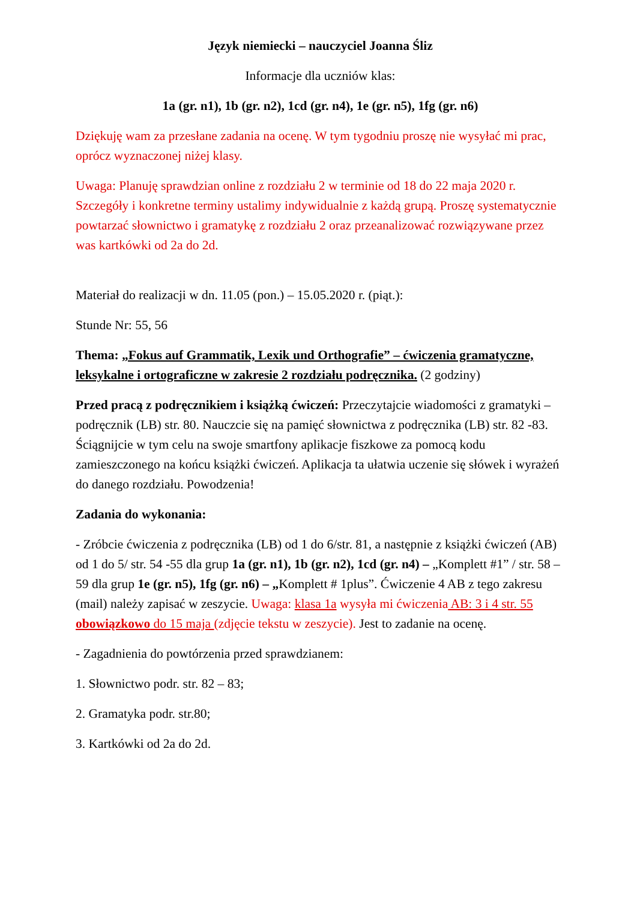Język niemiecki – nauczyciel Joanna Śliz
Informacje dla uczniów klas:
1a (gr. n1), 1b (gr. n2), 1cd (gr. n4), 1e (gr. n5), 1fg (gr. n6)
Dziękuję wam za przesłane zadania na ocenę. W tym tygodniu proszę nie wysyłać mi prac, oprócz wyznaczonej niżej klasy.
Uwaga: Planuję sprawdzian online z rozdziału 2 w terminie od 18 do 22 maja 2020 r. Szczegóły i konkretne terminy ustalimy indywidualnie z każdą grupą. Proszę systematycznie powtarzać słownictwo i gramatykę z rozdziału 2 oraz przeanalizować rozwiązywane przez was kartkówki od 2a do 2d.
Materiał do realizacji w dn. 11.05 (pon.) – 15.05.2020 r. (piąt.):
Stunde Nr: 55, 56
Thema: „Fokus auf Grammatik, Lexik und Orthografie” – ćwiczenia gramatyczne, leksykalne i ortograficzne w zakresie 2 rozdziału podręcznika. (2 godziny)
Przed pracą z podręcznikiem i książką ćwiczeń: Przeczytajcie wiadomości z gramatyki – podręcznik (LB) str. 80. Nauczcie się na pamięć słownictwa z podręcznika (LB) str. 82 -83. Ściągnijcie w tym celu na swoje smartfony aplikacje fiszkowe za pomocą kodu zamieszczonego na końcu książki ćwiczeń. Aplikacja ta ułatwia uczenie się słówek i wyrażeń do danego rozdziału. Powodzenia!
Zadania do wykonania:
- Zróbcie ćwiczenia z podręcznika (LB) od 1 do 6/str. 81, a następnie z książki ćwiczeń (AB) od 1 do 5/ str. 54 -55 dla grup 1a (gr. n1), 1b (gr. n2), 1cd (gr. n4) – „Komplett #1” / str. 58 – 59 dla grup 1e (gr. n5), 1fg (gr. n6) – „Komplett # 1plus”. Ćwiczenie 4 AB z tego zakresu (mail) należy zapisać w zeszycie. Uwaga: klasa 1a wysyła mi ćwiczenia AB: 3 i 4 str. 55 obowiązkowo do 15 maja (zdjęcie tekstu w zeszycie). Jest to zadanie na ocenę.
- Zagadnienia do powtórzenia przed sprawdzianem:
1. Słownictwo podr. str. 82 – 83;
2. Gramatyka podr. str.80;
3. Kartkówki od 2a do 2d.